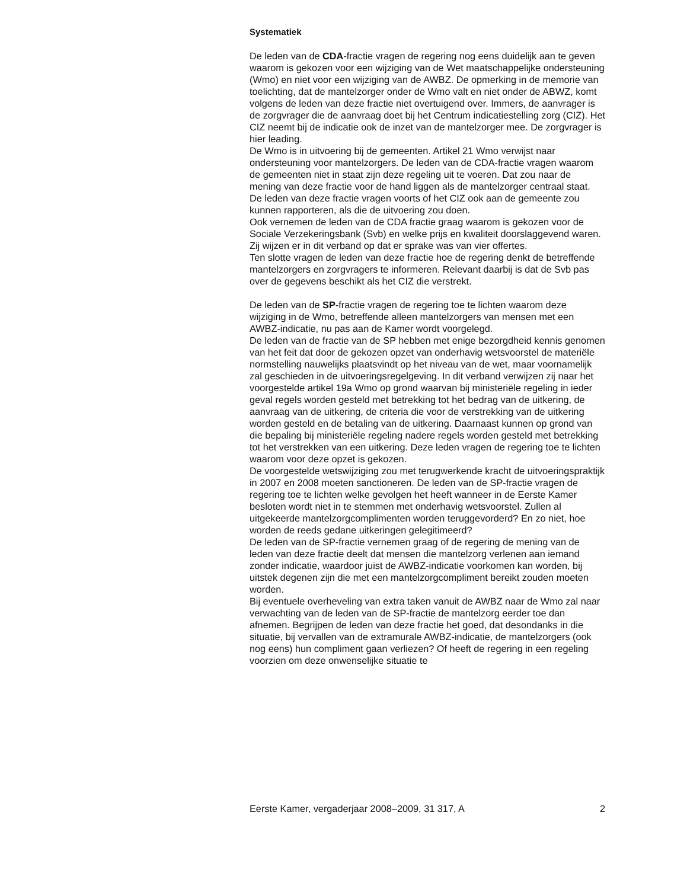Systematiek
De leden van de CDA-fractie vragen de regering nog eens duidelijk aan te geven waarom is gekozen voor een wijziging van de Wet maatschappe­lijke ondersteuning (Wmo) en niet voor een wijziging van de AWBZ. De opmerking in de memorie van toelichting, dat de mantelzorger onder de Wmo valt en niet onder de ABWZ, komt volgens de leden van deze fractie niet overtuigend over. Immers, de aanvrager is de zorgvrager die de aanvraag doet bij het Centrum indicatiestelling zorg (CIZ). Het CIZ neemt bij de indicatie ook de inzet van de mantelzorger mee. De zorgvrager is hier leading.
De Wmo is in uitvoering bij de gemeenten. Artikel 21 Wmo verwijst naar ondersteuning voor mantelzorgers. De leden van de CDA-fractie vragen waarom de gemeenten niet in staat zijn deze regeling uit te voeren. Dat zou naar de mening van deze fractie voor de hand liggen als de mantel­zorger centraal staat.
De leden van deze fractie vragen voorts of het CIZ ook aan de gemeente zou kunnen rapporteren, als die de uitvoering zou doen.
Ook vernemen de leden van de CDA fractie graag waarom is gekozen voor de Sociale Verzekeringsbank (Svb) en welke prijs en kwaliteit doorslagge­vend waren. Zij wijzen er in dit verband op dat er sprake was van vier offertes.
Ten slotte vragen de leden van deze fractie hoe de regering denkt de betreffende mantelzorgers en zorgvragers te informeren. Relevant daarbij is dat de Svb pas over de gegevens beschikt als het CIZ die verstrekt.
De leden van de SP-fractie vragen de regering toe te lichten waarom deze wijziging in de Wmo, betreffende alleen mantelzorgers van mensen met een AWBZ-indicatie, nu pas aan de Kamer wordt voorgelegd.
De leden van de fractie van de SP hebben met enige bezorgdheid kennis genomen van het feit dat door de gekozen opzet van onderhavig wets­voorstel de materiële normstelling nauwelijks plaatsvindt op het niveau van de wet, maar voornamelijk zal geschieden in de uitvoerings­regelgeving. In dit verband verwijzen zij naar het voorgestelde artikel 19a Wmo op grond waarvan bij ministeriële regeling in ieder geval regels worden gesteld met betrekking tot het bedrag van de uitkering, de aanvraag van de uitkering, de criteria die voor de verstrekking van de uitkering worden gesteld en de betaling van de uitkering. Daarnaast kunnen op grond van die bepaling bij ministeriële regeling nadere regels worden gesteld met betrekking tot het verstrekken van een uitkering. Deze leden vragen de regering toe te lichten waarom voor deze opzet is gekozen.
De voorgestelde wetswijziging zou met terugwerkende kracht de uitvoeringspraktijk in 2007 en 2008 moeten sanctioneren. De leden van de SP-fractie vragen de regering toe te lichten welke gevolgen het heeft wanneer in de Eerste Kamer besloten wordt niet in te stemmen met onderhavig wetsvoorstel. Zullen al uitgekeerde mantelzorgcomplimenten worden teruggevorderd? En zo niet, hoe worden de reeds gedane uitke­ringen gelegitimeerd?
De leden van de SP-fractie vernemen graag of de regering de mening van de leden van deze fractie deelt dat mensen die mantelzorg verlenen aan iemand zonder indicatie, waardoor juist de AWBZ-indicatie voorkomen kan worden, bij uitstek degenen zijn die met een mantelzorgcompliment bereikt zouden moeten worden.
Bij eventuele overheveling van extra taken vanuit de AWBZ naar de Wmo zal naar verwachting van de leden van de SP-fractie de mantelzorg eerder toe dan afnemen. Begrijpen de leden van deze fractie het goed, dat deson­danks in die situatie, bij vervallen van de extramurale AWBZ-indicatie, de mantelzorgers (ook nog eens) hun compliment gaan verliezen? Of heeft de regering in een regeling voorzien om deze onwenselijke situatie te
Eerste Kamer, vergaderjaar 2008–2009, 31 317, A 2